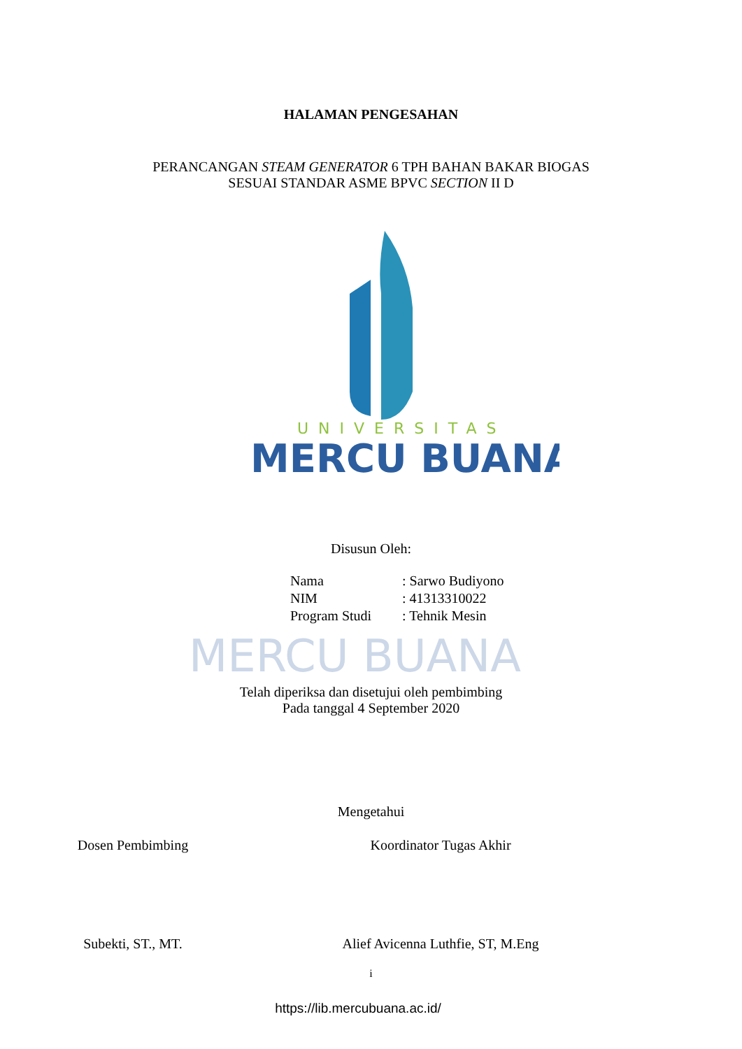UNIVERSITAS
MERCU BUANA
MERCU BUANA
HALAMAN PENGESAHAN
PERANCANGAN STEAM GENERATOR 6 TPH BAHAN BAKAR BIOGAS
SESUAI STANDAR ASME BPVC SECTION II D
Disusun Oleh:
Nama: Sarwo Budiyono
NIM: 41313310022
Program Studi: Tehnik Mesin
Telah diperiksa dan disetujui oleh pembimbing
Pada tanggal 4 September 2020
Mengetahui
Dosen Pembimbing Koordinator Tugas Akhir
Subekti, ST., MT. Alief Avicenna Luthfie, ST, M.Eng
i
https://lib.mercubuana.ac.id/